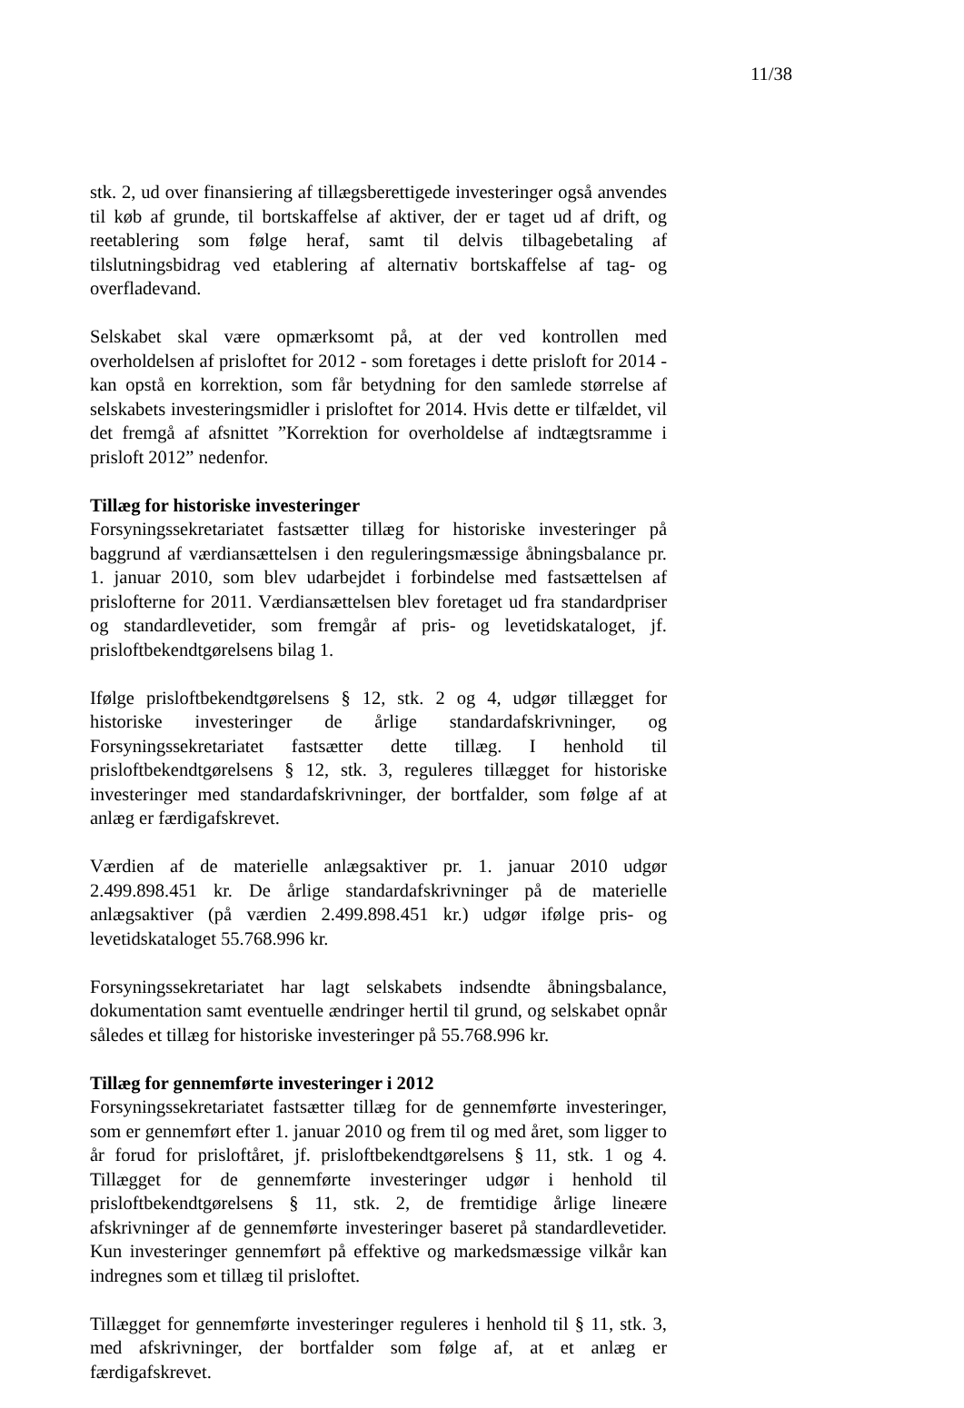11/38
stk. 2, ud over finansiering af tillægsberettigede investeringer også anvendes til køb af grunde, til bortskaffelse af aktiver, der er taget ud af drift, og reetablering som følge heraf, samt til delvis tilbagebetaling af tilslutningsbidrag ved etablering af alternativ bortskaffelse af tag- og overfladevand.
Selskabet skal være opmærksomt på, at der ved kontrollen med overholdelsen af prisloftet for 2012 - som foretages i dette prisloft for 2014 - kan opstå en korrektion, som får betydning for den samlede størrelse af selskabets investeringsmidler i prisloftet for 2014. Hvis dette er tilfældet, vil det fremgå af afsnittet ”Korrektion for overholdelse af indtægtsramme i prisloft 2012” nedenfor.
Tillæg for historiske investeringer
Forsyningssekretariatet fastsætter tillæg for historiske investeringer på baggrund af værdiansættelsen i den reguleringsmæssige åbningsbalance pr. 1. januar 2010, som blev udarbejdet i forbindelse med fastsættelsen af prislofterne for 2011. Værdiansættelsen blev foretaget ud fra standardpriser og standardlevetider, som fremgår af pris- og levetidskataloget, jf. prisloftbekendtgørelsens bilag 1.
Ifølge prisloftbekendtgørelsens § 12, stk. 2 og 4, udgør tillægget for historiske investeringer de årlige standardafskrivninger, og Forsyningssekretariatet fastsætter dette tillæg. I henhold til prisloftbekendtgørelsens § 12, stk. 3, reguleres tillægget for historiske investeringer med standardafskrivninger, der bortfalder, som følge af at anlæg er færdigafskrevet.
Værdien af de materielle anlægsaktiver pr. 1. januar 2010 udgør 2.499.898.451 kr. De årlige standardafskrivninger på de materielle anlægsaktiver (på værdien 2.499.898.451 kr.) udgør ifølge pris- og levetidskataloget 55.768.996 kr.
Forsyningssekretariatet har lagt selskabets indsendte åbningsbalance, dokumentation samt eventuelle ændringer hertil til grund, og selskabet opnår således et tillæg for historiske investeringer på 55.768.996 kr.
Tillæg for gennemførte investeringer i 2012
Forsyningssekretariatet fastsætter tillæg for de gennemførte investeringer, som er gennemført efter 1. januar 2010 og frem til og med året, som ligger to år forud for prisloftåret, jf. prisloftbekendtgørelsens § 11, stk. 1 og 4. Tillægget for de gennemførte investeringer udgør i henhold til prisloftbekendtgørelsens § 11, stk. 2, de fremtidige årlige lineære afskrivninger af de gennemførte investeringer baseret på standardlevetider. Kun investeringer gennemført på effektive og markedsmæssige vilkår kan indregnes som et tillæg til prisloftet.
Tillægget for gennemførte investeringer reguleres i henhold til § 11, stk. 3, med afskrivninger, der bortfalder som følge af, at et anlæg er færdigafskrevet.